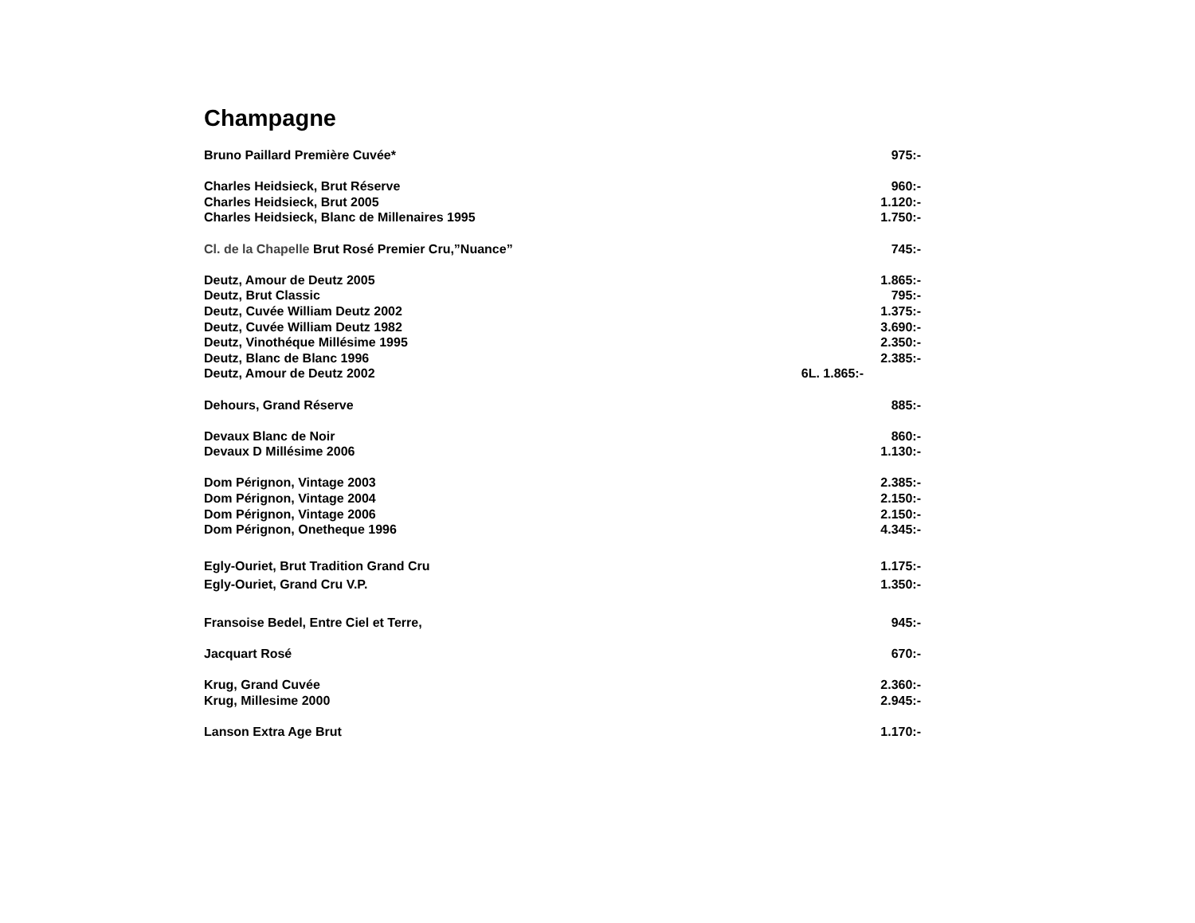Champagne
Bruno Paillard Première Cuvée* 975:-
Charles Heidsieck, Brut Réserve 960:-
Charles Heidsieck, Brut 2005 1.120:-
Charles Heidsieck, Blanc de Millenaires 1995 1.750:-
Cl. de la Chapelle Brut Rosé Premier Cru,”Nuance” 745:-
Deutz, Amour de Deutz 2005 1.865:-
Deutz, Brut Classic 795:-
Deutz, Cuvée William Deutz 2002 1.375:-
Deutz, Cuvée William Deutz 1982 3.690:-
Deutz, Vinothéque Millésime 1995 2.350:-
Deutz, Blanc de Blanc 1996 2.385:-
Deutz, Amour de Deutz 2002 6L. 1.865:-
Dehours, Grand Réserve 885:-
Devaux Blanc de Noir 860:-
Devaux D Millésime 2006 1.130:-
Dom Pérignon, Vintage 2003 2.385:-
Dom Pérignon, Vintage 2004 2.150:-
Dom Pérignon, Vintage 2006 2.150:-
Dom Pérignon, Onetheque 1996 4.345:-
Egly-Ouriet, Brut Tradition Grand Cru 1.175:-
Egly-Ouriet, Grand Cru V.P. 1.350:-
Fransoise Bedel, Entre Ciel et Terre, 945:-
Jacquart Rosé 670:-
Krug, Grand Cuvée 2.360:-
Krug, Millesime 2000 2.945:-
Lanson Extra Age Brut 1.170:-